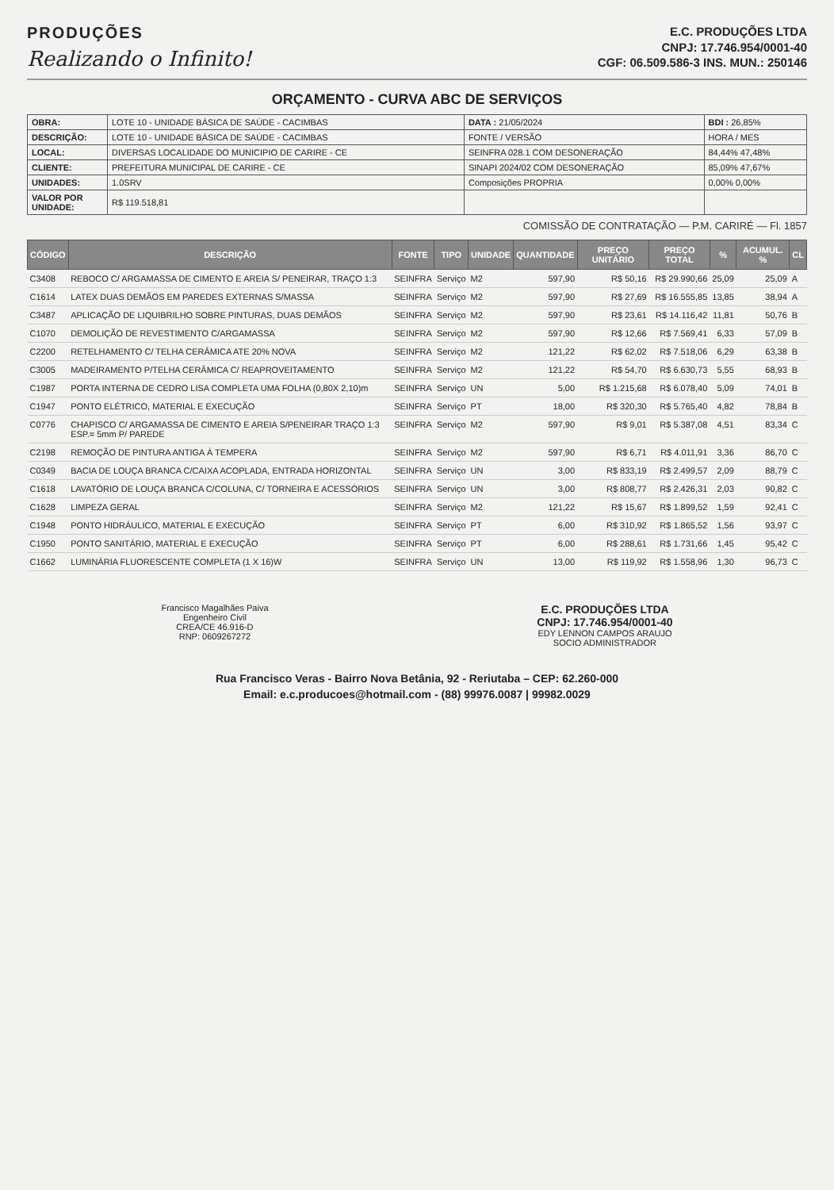PRODUÇÕES
Realizando o Infinito!
E.C. PRODUÇÕES LTDA
CNPJ: 17.746.954/0001-40
CGF: 06.509.586-3 INS. MUN.: 250146
ORÇAMENTO - CURVA ABC DE SERVIÇOS
| OBRA: | LOTE 10 - UNIDADE BÁSICA DE SAÚDE - CACIMBAS | DATA : 21/05/2024 | BDI : 26,85% |
| DESCRIÇÃO: | LOTE 10 - UNIDADE BÁSICA DE SAÚDE - CACIMBAS | FONTE / VERSÃO | HORA / MES |
| LOCAL: | DIVERSAS LOCALIDADE DO MUNICIPIO DE CARIRE - CE | SEINFRA 028.1 COM DESONERAÇÃO | 84,44% 47,48% |
| CLIENTE: | PREFEITURA MUNICIPAL DE CARIRE - CE | SINAPI 2024/02 COM DESONERAÇÃO | 85,09% 47,67% |
| UNIDADES: | 1.0SRV | Composições PROPRIA | 0,00% 0,00% |
| VALOR POR UNIDADE: | R$ 119.518,81 | | |
COMISSÃO DE CONTRATAÇÃO — P.M. CARIRÉ — Fl. 1857
| CÓDIGO | DESCRIÇÃO | FONTE | TIPO | UNIDADE | QUANTIDADE | PREÇO UNITÁRIO | PREÇO TOTAL | % | ACUMUL. % | CL |
| --- | --- | --- | --- | --- | --- | --- | --- | --- | --- | --- |
| C3408 | REBOCO C/ ARGAMASSA DE CIMENTO E AREIA S/ PENEIRAR, TRAÇO 1:3 | SEINFRA | Serviço | M2 | 597,90 | R$ 50,16 | R$ 29.990,66 | 25,09 | 25,09 | A |
| C1614 | LATEX DUAS DEMÃOS EM PAREDES EXTERNAS S/MASSA | SEINFRA | Serviço | M2 | 597,90 | R$ 27,69 | R$ 16.555,85 | 13,85 | 38,94 | A |
| C3487 | APLICAÇÃO DE LIQUIBRILHO SOBRE PINTURAS, DUAS DEMÃOS | SEINFRA | Serviço | M2 | 597,90 | R$ 23,61 | R$ 14.116,42 | 11,81 | 50,76 | B |
| C1070 | DEMOLIÇÃO DE REVESTIMENTO C/ARGAMASSA | SEINFRA | Serviço | M2 | 597,90 | R$ 12,66 | R$ 7.569,41 | 6,33 | 57,09 | B |
| C2200 | RETELHAMENTO C/ TELHA CERÂMICA ATE 20% NOVA | SEINFRA | Serviço | M2 | 121,22 | R$ 62,02 | R$ 7.518,06 | 6,29 | 63,38 | B |
| C3005 | MADEIRAMENTO P/TELHA CERÂMICA C/ REAPROVEITAMENTO | SEINFRA | Serviço | M2 | 121,22 | R$ 54,70 | R$ 6.630,73 | 5,55 | 68,93 | B |
| C1987 | PORTA INTERNA DE CEDRO LISA COMPLETA UMA FOLHA (0,80X 2,10)m | SEINFRA | Serviço | UN | 5,00 | R$ 1.215,68 | R$ 6.078,40 | 5,09 | 74,01 | B |
| C1947 | PONTO ELÉTRICO, MATERIAL E EXECUÇÃO | SEINFRA | Serviço | PT | 18,00 | R$ 320,30 | R$ 5.765,40 | 4,82 | 78,84 | B |
| C0776 | CHAPISCO C/ ARGAMASSA DE CIMENTO E AREIA S/PENEIRAR TRAÇO 1:3 ESP.= 5mm P/ PAREDE | SEINFRA | Serviço | M2 | 597,90 | R$ 9,01 | R$ 5.387,08 | 4,51 | 83,34 | C |
| C2198 | REMOÇÃO DE PINTURA ANTIGA À TEMPERA | SEINFRA | Serviço | M2 | 597,90 | R$ 6,71 | R$ 4.011,91 | 3,36 | 86,70 | C |
| C0349 | BACIA DE LOUÇA BRANCA C/CAIXA ACOPLADA, ENTRADA HORIZONTAL | SEINFRA | Serviço | UN | 3,00 | R$ 833,19 | R$ 2.499,57 | 2,09 | 88,79 | C |
| C1618 | LAVATÓRIO DE LOUÇA BRANCA C/COLUNA, C/ TORNEIRA E ACESSÓRIOS | SEINFRA | Serviço | UN | 3,00 | R$ 808,77 | R$ 2.426,31 | 2,03 | 90,82 | C |
| C1628 | LIMPEZA GERAL | SEINFRA | Serviço | M2 | 121,22 | R$ 15,67 | R$ 1.899,52 | 1,59 | 92,41 | C |
| C1948 | PONTO HIDRÁULICO, MATERIAL E EXECUÇÃO | SEINFRA | Serviço | PT | 6,00 | R$ 310,92 | R$ 1.865,52 | 1,56 | 93,97 | C |
| C1950 | PONTO SANITÁRIO, MATERIAL E EXECUÇÃO | SEINFRA | Serviço | PT | 6,00 | R$ 288,61 | R$ 1.731,66 | 1,45 | 95,42 | C |
| C1662 | LUMINÁRIA FLUORESCENTE COMPLETA (1 X 16)W | SEINFRA | Serviço | UN | 13,00 | R$ 119,92 | R$ 1.558,96 | 1,30 | 96,73 | C |
Francisco Magalhães Paiva
Engenheiro Civil
CREA/CE 46.916-D
RNP: 0609267272
E.C. PRODUÇÕES LTDA
CNPJ: 17.746.954/0001-40
EDY LENNON CAMPOS ARAUJO
SOCIO ADMINISTRADOR
Rua Francisco Veras - Bairro Nova Betânia, 92 - Reriutaba – CEP: 62.260-000
Email: e.c.producoes@hotmail.com - (88) 99976.0087 | 99982.0029